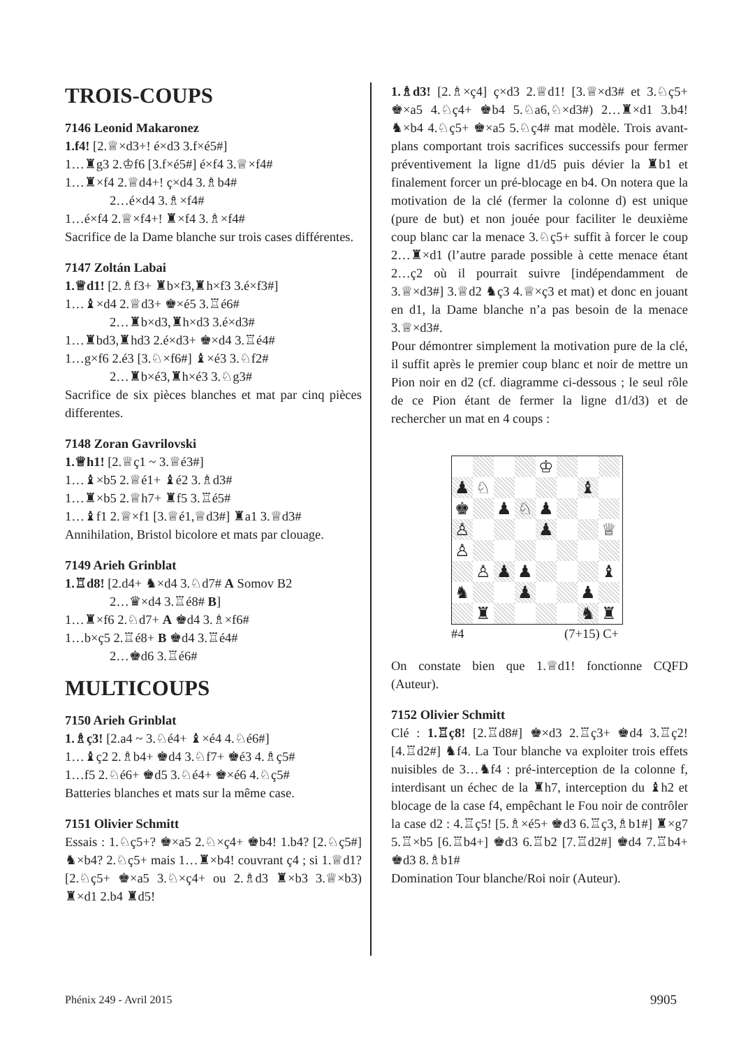TROIS-COUPS
7146 Leonid Makaronez
1.f4! [2.♕×d3+! é×d3 3.f×é5#]
1…♜g3 2.♔f6 [3.f×é5#] é×f4 3.♕×f4#
1…♜×f4 2.♕d4+! ç×d4 3.♗b4#
2…é×d4 3.♗×f4#
1…é×f4 2.♕×f4+! ♜×f4 3.♗×f4#
Sacrifice de la Dame blanche sur trois cases différentes.
7147 Zoltán Labai
1.♕d1! [2.♗f3+ ♜b×f3,♜h×f3 3.é×f3#]
1…♝×d4 2.♕d3+ ♚×é5 3.♖é6#
2…♜b×d3,♜h×d3 3.é×d3#
1…♜bd3,♜hd3 2.é×d3+ ♚×d4 3.♖é4#
1…g×f6 2.é3 [3.♘×f6#] ♝×é3 3.♘f2#
2…♜b×é3,♜h×é3 3.♘g3#
Sacrifice de six pièces blanches et mat par cinq pièces differentes.
7148 Zoran Gavrilovski
1.♕h1! [2.♕ç1 ~ 3.♕é3#]
1…♝×b5 2.♕é1+ ♝é2 3.♗d3#
1…♜×b5 2.♕h7+ ♜f5 3.♖é5#
1…♝f1 2.♕×f1 [3.♕é1,♕d3#] ♜a1 3.♕d3#
Annihilation, Bristol bicolore et mats par clouage.
7149 Arieh Grinblat
1.♖d8! [2.d4+ ♞×d4 3.♘d7# A Somov B2
2…♛×d4 3.♖é8# B]
1…♜×f6 2.♘d7+ A ♚d4 3.♗×f6#
1…b×ç5 2.♖é8+ B ♚d4 3.♖é4#
2…♚d6 3.♖é6#
MULTICOUPS
7150 Arieh Grinblat
1.♗ç3! [2.a4 ~ 3.♘é4+ ♝×é4 4.♘é6#]
1…♝ç2 2.♗b4+ ♚d4 3.♘f7+ ♚é3 4.♗ç5#
1…f5 2.♘é6+ ♚d5 3.♘é4+ ♚×é6 4.♘ç5#
Batteries blanches et mats sur la même case.
7151 Olivier Schmitt
Essais : 1.♘ç5+? ♚×a5 2.♘×ç4+ ♚b4! 1.b4? [2.♘ç5#] ♞×b4? 2.♘ç5+ mais 1…♜×b4! couvrant ç4 ; si 1.♕d1? [2.♘ç5+ ♚×a5 3.♘×ç4+ ou 2.♗d3 ♜×b3 3.♕×b3) ♜×d1 2.b4 ♜d5!
1.♗d3! [2.♗×ç4] ç×d3 2.♕d1! [3.♕×d3# et 3.♘ç5+ ♚×a5 4.♘ç4+ ♚b4 5.♘a6,♘×d3#) 2…♜×d1 3.b4! ♞×b4 4.♘ç5+ ♚×a5 5.♘ç4# mat modèle. Trois avant-plans comportant trois sacrifices successifs pour fermer préventivement la ligne d1/d5 puis dévier la ♜b1 et finalement forcer un pré-blocage en b4. On notera que la motivation de la clé (fermer la colonne d) est unique (pure de but) et non jouée pour faciliter le deuxième coup blanc car la menace 3.♘ç5+ suffit à forcer le coup 2…♜×d1 (l’autre parade possible à cette menace étant 2…ç2 où il pourrait suivre [indépendamment de 3.♕×d3#] 3.♕d2 ♞ç3 4.♕×ç3 et mat) et donc en jouant en d1, la Dame blanche n’a pas besoin de la menace 3.♕×d3#.
Pour démontrer simplement la motivation pure de la clé, il suffit après le premier coup blanc et noir de mettre un Pion noir en d2 (cf. diagramme ci-dessous ; le seul rôle de ce Pion étant de fermer la ligne d1/d3) et de rechercher un mat en 4 coups :
| | | | | ♔ | | | |
| ♟ | ♘ | | | | | ♝ | |
| ♚ | | ♟ | ♘ | ♟ | | | |
| ♙ | | | | ♟ | | | ♕ |
| ♙ | | | | | | | |
| | ♙ | ♟ | ♟ | | | | ♝ |
| ♞ | | | ♟ | | | ♟ | |
| | ♜ | | | | | ♞ | ♜ |
#4 (7+15) C+
On constate bien que 1.♕d1! fonctionne CQFD (Auteur).
7152 Olivier Schmitt
Clé : 1.♖ç8! [2.♖d8#] ♚×d3 2.♖ç3+ ♚d4 3.♖ç2! [4.♖d2#] ♞f4. La Tour blanche va exploiter trois effets nuisibles de 3…♞f4 : pré-interception de la colonne f, interdisant un échec de la ♜h7, interception du ♝h2 et blocage de la case f4, empêchant le Fou noir de contrôler la case d2 : 4.♖ç5! [5.♗×é5+ ♚d3 6.♖ç3,♗b1#] ♜×g7 5.♖×b5 [6.♖b4+] ♚d3 6.♖b2 [7.♖d2#] ♚d4 7.♖b4+ ♚d3 8.♗b1#
Domination Tour blanche/Roi noir (Auteur).
Phénix 249 - Avril 2015 9905